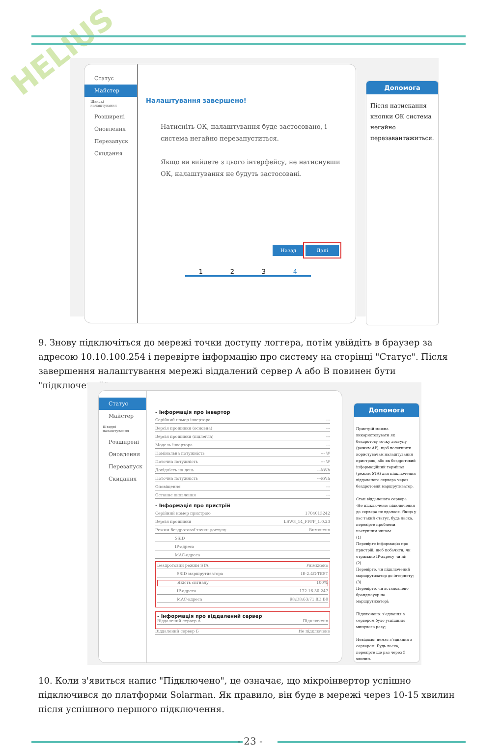HELIUS
Статус
Майстер
Швидкі налаштування
Розширені
Оновлення
Перезапуск
Скидання
Налаштування завершено!
Натисніть ОК, налаштування буде застосовано, і система негайно перезапуститься.
Якщо ви вийдете з цього інтерфейсу, не натиснувши ОК, налаштування не будуть застосовані.
Назад Далі
1234
Допомога
Після натискання кнопки ОК система негайно перезавантажиться.
9. Знову підключіться до мережі точки доступу логгера, потім увійдіть в браузер за адресою 10.10.100.254 і перевірте інформацію про систему на сторінці "Статус". Після завершення налаштування мережі віддалений сервер A або B повинен бути "підключений".
Статус
Майстер
Швидкі налаштування
Розширені
Оновлення
Перезапуск
Скидання
- Інформація про інвертор
Серійний номер інвертора ---
Версія прошивки (основна) ---
Версія прошивки (підлегла) ---
Модель інвертора ---
Номінальна потужність --- W
Поточна потужність --- W
Дохідність на день ---kWh
Поточна потужність ---kWh
Оповіщення ---
Останнє оновлення ---
- Інформація про пристрій
Серійний номер пристрою 1704013242
Версія прошивки LSW3_14_FFFF_1.0.23
Режим бездротової точки доступу Вимкнено
SSID
IP-адреса
MAC-адреса
Бездротовий режим STA Увімкнено
SSID маршрутизатора IE-2.4G-TEST
Якість сигналу 100%
IP-адреса 172.16.30.247
MAC-адреса 98:D8:63:71:8D:B0
- Інформація про віддалений сервер
Віддалений сервер A Підключено
Віддалений сервер Б Не підключено
Допомога
Пристрій можна використовувати як бездротову точку доступу (режим AP), щоб полегшити користувачам налаштування пристрою, або як бездротовий інформаційний термінал (режим STA) для підключення віддаленого сервера через бездротовий маршрутизатор.
Стан віддаленого сервера
-Не підключено: підключення до сервера не вдалося. Якщо у вас такий статус, будь ласка, перевірте проблеми наступним чином:
(1)
Перевірте інформацію про пристрій, щоб побачити, чи отримано IP-адресу чи ні;
(2)
Перевірте, чи підключений маршрутизатор до інтернету;
(3)
Перевірте, чи встановлено брандмауер на маршрутизаторі;
Підключено: з'єднання з сервером було успішним минулого разу;
Невідомо: немає з'єднання з сервером. Будь ласка, перевірте ще раз через 5 хвилин.
10. Коли з'явиться напис "Підключено", це означає, що мікроінвертор успішно підключився до платформи Solarman. Як правило, він буде в мережі через 10-15 хвилин після успішного першого підключення.
- 23 -